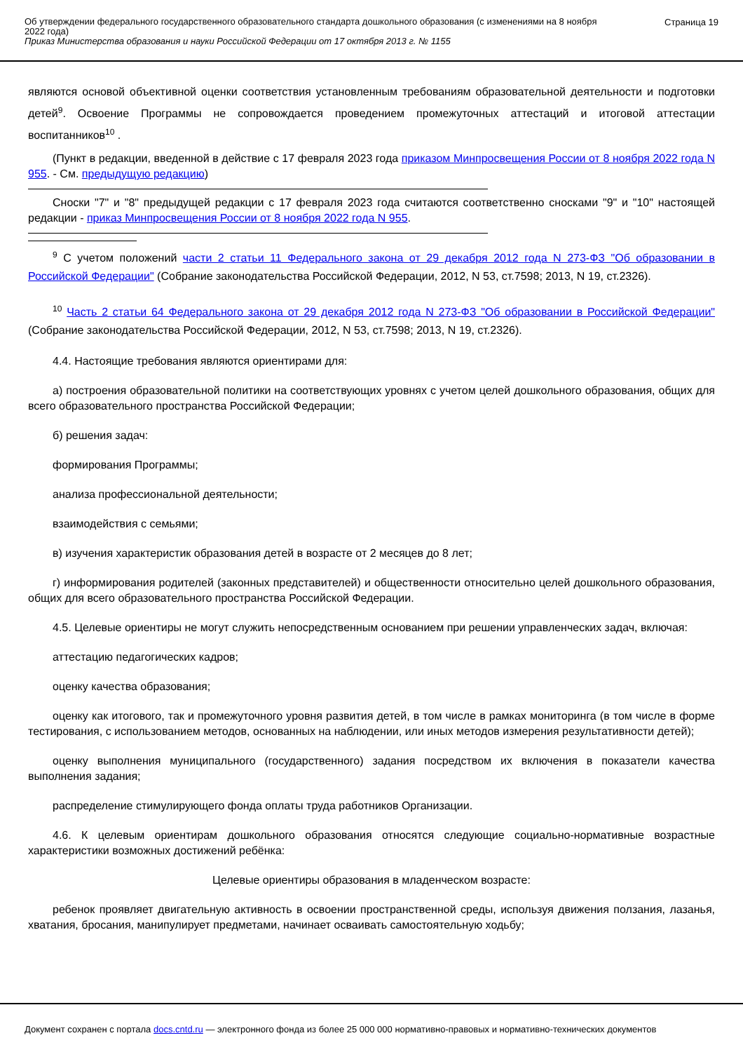Об утверждении федерального государственного образовательного стандарта дошкольного образования (с изменениями на 8 ноября 2022 года)
Приказ Министерства образования и науки Российской Федерации от 17 октября 2013 г. № 1155
Страница 19
являются основой объективной оценки соответствия установленным требованиям образовательной деятельности и подготовки детей<sup>9</sup>. Освоение Программы не сопровождается проведением промежуточных аттестаций и итоговой аттестации воспитанников<sup>10</sup> .
(Пункт в редакции, введенной в действие с 17 февраля 2023 года приказом Минпросвещения России от 8 ноября 2022 года N 955. - См. предыдущую редакцию)
Сноски "7" и "8" предыдущей редакции с 17 февраля 2023 года считаются соответственно сносками "9" и "10" настоящей редакции - приказ Минпросвещения России от 8 ноября 2022 года N 955.
<sup>9</sup> С учетом положений части 2 статьи 11 Федерального закона от 29 декабря 2012 года N 273-ФЗ "Об образовании в Российской Федерации" (Собрание законодательства Российской Федерации, 2012, N 53, ст.7598; 2013, N 19, ст.2326).
<sup>10</sup> Часть 2 статьи 64 Федерального закона от 29 декабря 2012 года N 273-ФЗ "Об образовании в Российской Федерации" (Собрание законодательства Российской Федерации, 2012, N 53, ст.7598; 2013, N 19, ст.2326).
4.4. Настоящие требования являются ориентирами для:
а) построения образовательной политики на соответствующих уровнях с учетом целей дошкольного образования, общих для всего образовательного пространства Российской Федерации;
б) решения задач:
формирования Программы;
анализа профессиональной деятельности;
взаимодействия с семьями;
в) изучения характеристик образования детей в возрасте от 2 месяцев до 8 лет;
г) информирования родителей (законных представителей) и общественности относительно целей дошкольного образования, общих для всего образовательного пространства Российской Федерации.
4.5. Целевые ориентиры не могут служить непосредственным основанием при решении управленческих задач, включая:
аттестацию педагогических кадров;
оценку качества образования;
оценку как итогового, так и промежуточного уровня развития детей, в том числе в рамках мониторинга (в том числе в форме тестирования, с использованием методов, основанных на наблюдении, или иных методов измерения результативности детей);
оценку выполнения муниципального (государственного) задания посредством их включения в показатели качества выполнения задания;
распределение стимулирующего фонда оплаты труда работников Организации.
4.6. К целевым ориентирам дошкольного образования относятся следующие социально-нормативные возрастные характеристики возможных достижений ребёнка:
Целевые ориентиры образования в младенческом возрасте:
ребенок проявляет двигательную активность в освоении пространственной среды, используя движения ползания, лазанья, хватания, бросания, манипулирует предметами, начинает осваивать самостоятельную ходьбу;
Документ сохранен с портала docs.cntd.ru — электронного фонда из более 25 000 000 нормативно-правовых и нормативно-технических документов